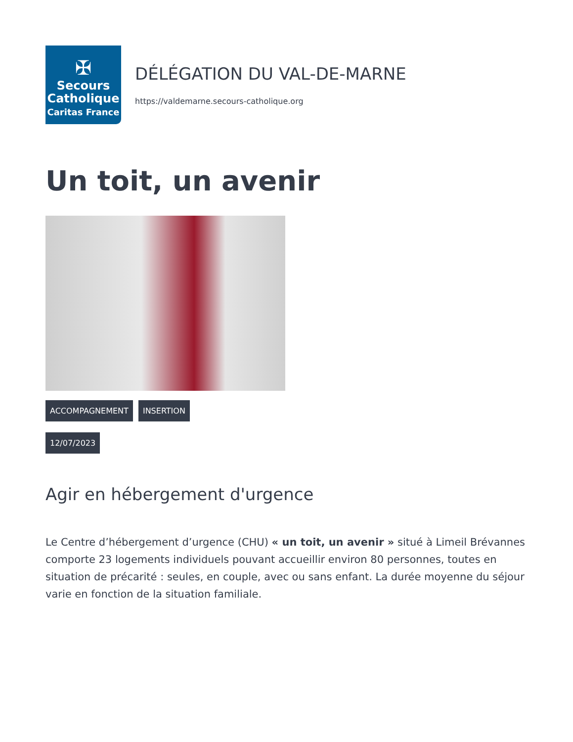✠
Secours
Catholique
Caritas France
DÉLÉGATION DU VAL-DE-MARNE
https://valdemarne.secours-catholique.org
Un toit, un avenir
ACCOMPAGNEMENT INSERTION
12/07/2023
Agir en hébergement d'urgence
Le Centre d’hébergement d’urgence (CHU) « un toit, un avenir » situé à Limeil Brévannes comporte 23 logements individuels pouvant accueillir environ 80 personnes, toutes en situation de précarité : seules, en couple, avec ou sans enfant. La durée moyenne du séjour varie en fonction de la situation familiale.